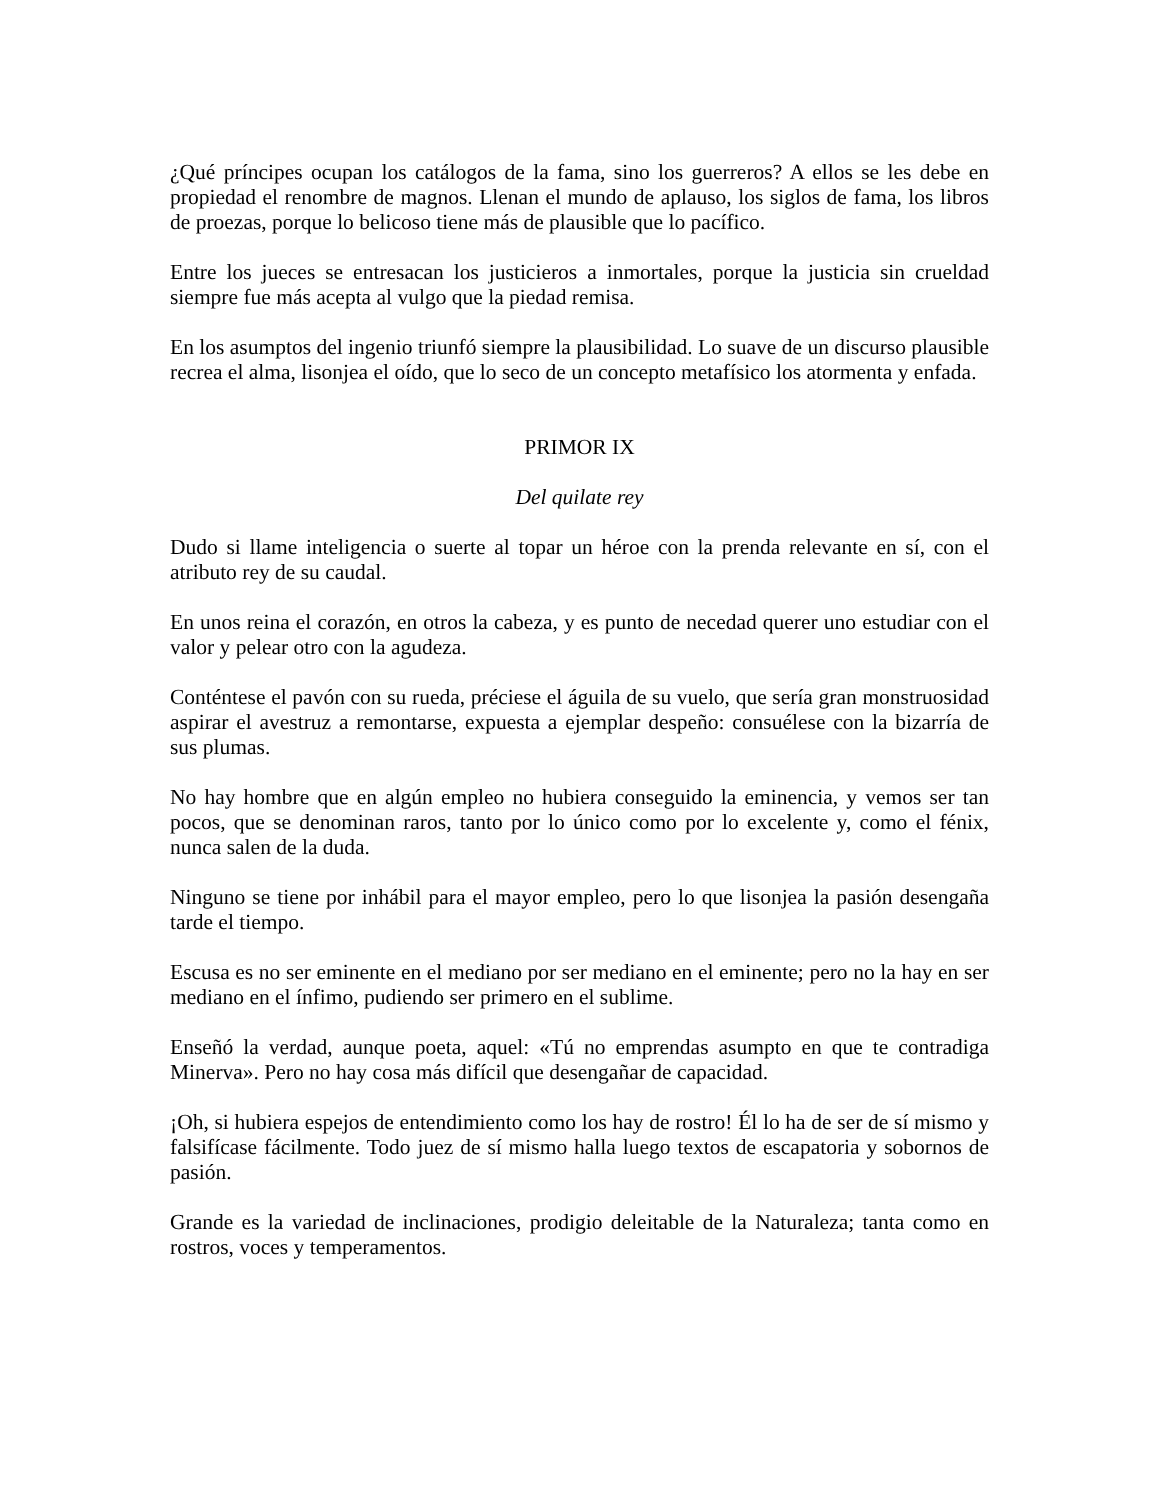¿Qué príncipes ocupan los catálogos de la fama, sino los guerreros? A ellos se les debe en propiedad el renombre de magnos. Llenan el mundo de aplauso, los siglos de fama, los libros de proezas, porque lo belicoso tiene más de plausible que lo pacífico.
Entre los jueces se entresacan los justicieros a inmortales, porque la justicia sin crueldad siempre fue más acepta al vulgo que la piedad remisa.
En los asumptos del ingenio triunfó siempre la plausibilidad. Lo suave de un discurso plausible recrea el alma, lisonjea el oído, que lo seco de un concepto metafísico los atormenta y enfada.
PRIMOR IX
Del quilate rey
Dudo si llame inteligencia o suerte al topar un héroe con la prenda relevante en sí, con el atributo rey de su caudal.
En unos reina el corazón, en otros la cabeza, y es punto de necedad querer uno estudiar con el valor y pelear otro con la agudeza.
Conténtese el pavón con su rueda, préciese el águila de su vuelo, que sería gran monstruosidad aspirar el avestruz a remontarse, expuesta a ejemplar despeño: consuélese con la bizarría de sus plumas.
No hay hombre que en algún empleo no hubiera conseguido la eminencia, y vemos ser tan pocos, que se denominan raros, tanto por lo único como por lo excelente y, como el fénix, nunca salen de la duda.
Ninguno se tiene por inhábil para el mayor empleo, pero lo que lisonjea la pasión desengaña tarde el tiempo.
Escusa es no ser eminente en el mediano por ser mediano en el eminente; pero no la hay en ser mediano en el ínfimo, pudiendo ser primero en el sublime.
Enseñó la verdad, aunque poeta, aquel: «Tú no emprendas asumpto en que te contradiga Minerva». Pero no hay cosa más difícil que desengañar de capacidad.
¡Oh, si hubiera espejos de entendimiento como los hay de rostro! Él lo ha de ser de sí mismo y falsifícase fácilmente. Todo juez de sí mismo halla luego textos de escapatoria y sobornos de pasión.
Grande es la variedad de inclinaciones, prodigio deleitable de la Naturaleza; tanta como en rostros, voces y temperamentos.